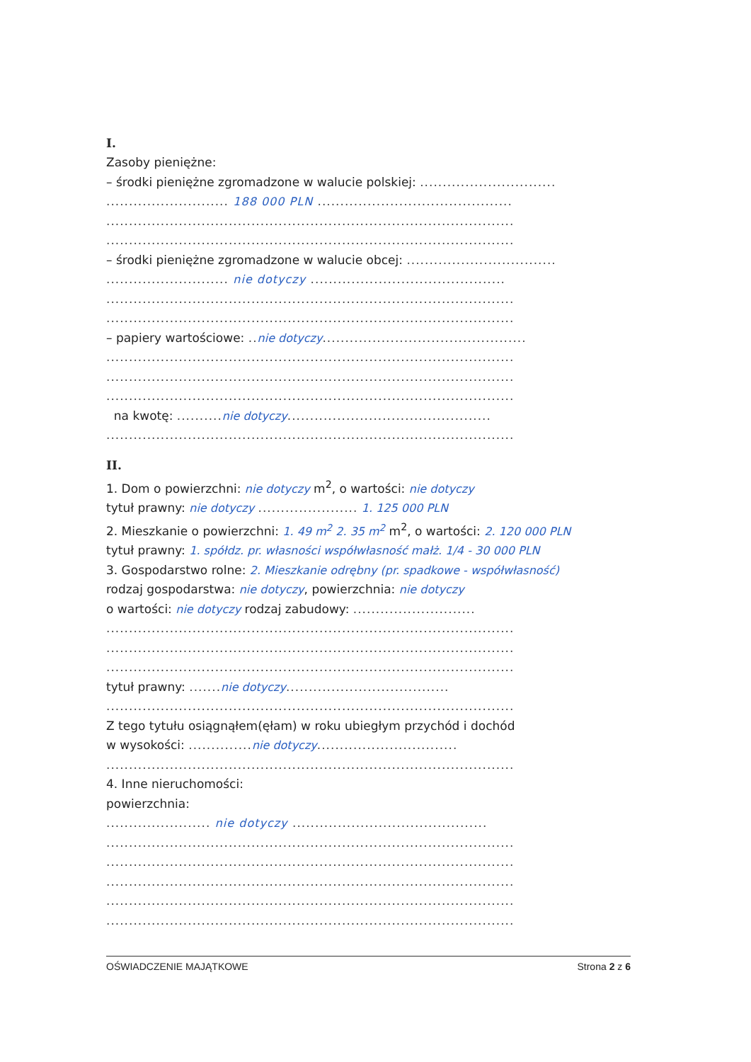I.
Zasoby pieniężne:
– środki pieniężne zgromadzone w walucie polskiej: ..............................
........................... 188 000 PLN ...........................................
..........................................................................................
..........................................................................................
– środki pieniężne zgromadzone w walucie obcej: .................................
........................... nie dotyczy ...........................................
..........................................................................................
..........................................................................................
– papiery wartościowe: .. nie dotyczy.............................................
..........................................................................................
..........................................................................................
..........................................................................................
na kwotę: .......... nie dotyczy.............................................
..........................................................................................
II.
1. Dom o powierzchni: nie dotyczy m<sup>2</sup>, o wartości: nie dotyczy
tytuł prawny: nie dotyczy ...................... 1. 125 000 PLN
2. Mieszkanie o powierzchni: 1. 49 m<sup>2</sup> 2. 35 m<sup>2</sup> m<sup>2</sup>, o wartości: 2. 120 000 PLN
tytuł prawny: 1. spółdz. pr. własności współwłasność małż. 1/4 - 30 000 PLN
3. Gospodarstwo rolne: 2. Mieszkanie odrębny (pr. spadkowe - współwłasność)
rodzaj gospodarstwa: nie dotyczy, powierzchnia: nie dotyczy
o wartości: nie dotyczy rodzaj zabudowy: ...........................
..........................................................................................
..........................................................................................
..........................................................................................
tytuł prawny: ....... nie dotyczy....................................
..........................................................................................
Z tego tytułu osiągnąłem(ęłam) w roku ubiegłym przychód i dochód
w wysokości: .............. nie dotyczy...............................
..........................................................................................
4. Inne nieruchomości:
powierzchnia:
....................... nie dotyczy ...........................................
..........................................................................................
..........................................................................................
..........................................................................................
..........................................................................................
..........................................................................................
OŚWIADCZENIE MAJĄTKOWE Strona 2 z 6